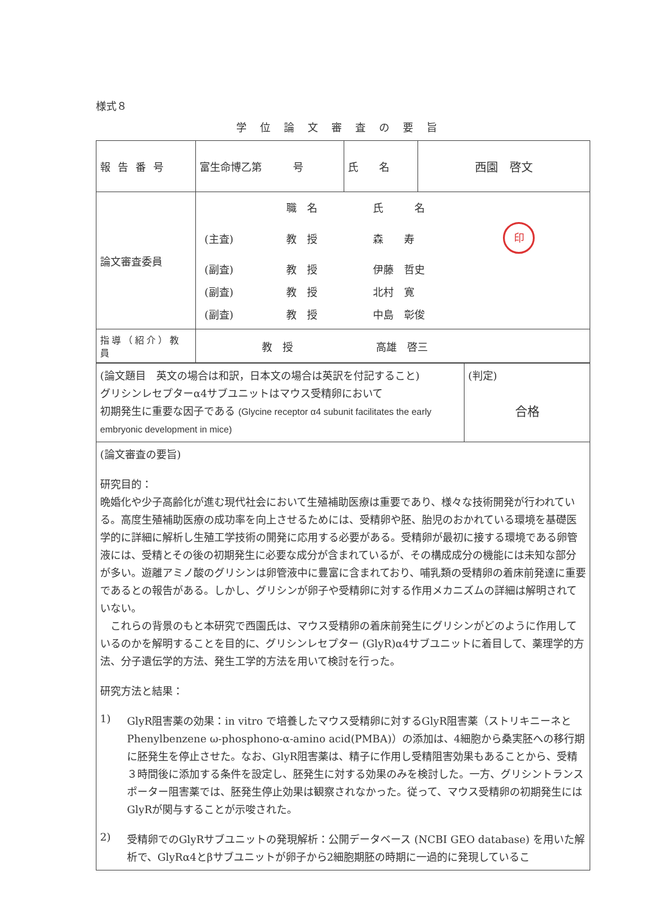様式８
学位論文審査の要旨
| 報告番号 | 富生命博乙第 号 | 氏 名 | 西園 啓文 |
| 論文審査委員 | / / 職 名 / 氏 名 / / / (主査) / 教 授 / 森 寿 / 印 / / (副査) / 教 授 / 伊藤 哲史 / / / (副査) / 教 授 / 北村 寛 / / / (副査) / 教 授 / 中島 彰俊 / / | | |
| 指導（紹介）教員 | 教 授 高雄 啓三 | | |
| (論文題目 英文の場合は和訳，日本文の場合は英訳を付記すること) グリシンレセプターα4サブユニットはマウス受精卵において 初期発生に重要な因子である (Glycine receptor α4 subunit facilitates the early embryonic development in mice) | (判定) 合格 |
| (論文審査の要旨) 研究目的： 晩婚化や少子高齢化が進む現代社会において生殖補助医療は重要であり、様々な技術開発が行われている。高度生殖補助医療の成功率を向上させるためには、受精卵や胚、胎児のおかれている環境を基礎医学的に詳細に解析し生殖工学技術の開発に応用する必要がある。受精卵が最初に接する環境である卵管液には、受精とその後の初期発生に必要な成分が含まれているが、その構成成分の機能には未知な部分が多い。遊離アミノ酸のグリシンは卵管液中に豊富に含まれており、哺乳類の受精卵の着床前発達に重要であるとの報告がある。しかし、グリシンが卵子や受精卵に対する作用メカニズムの詳細は解明されていない。 これらの背景のもと本研究で西園氏は、マウス受精卵の着床前発生にグリシンがどのように作用しているのかを解明することを目的に、グリシンレセプター (GlyR)α4サブユニットに着目して、薬理学的方法、分子遺伝学的方法、発生工学的方法を用いて検討を行った。 研究方法と結果： 1) GlyR阻害薬の効果：in vitro で培養したマウス受精卵に対するGlyR阻害薬（ストリキニーネと Phenylbenzene ω-phosphono-α-amino acid(PMBA)）の添加は、4細胞から桑実胚への移行期に胚発生を停止させた。なお、GlyR阻害薬は、精子に作用し受精阻害効果もあることから、受精３時間後に添加する条件を設定し、胚発生に対する効果のみを検討した。一方、グリシントランスポーター阻害薬では、胚発生停止効果は観察されなかった。従って、マウス受精卵の初期発生にはGlyRが関与することが示唆された。 2) 受精卵でのGlyRサブユニットの発現解析：公開データベース (NCBI GEO database) を用いた解析で、GlyRα4とβサブユニットが卵子から2細胞期胚の時期に一過的に発現しているこ | |